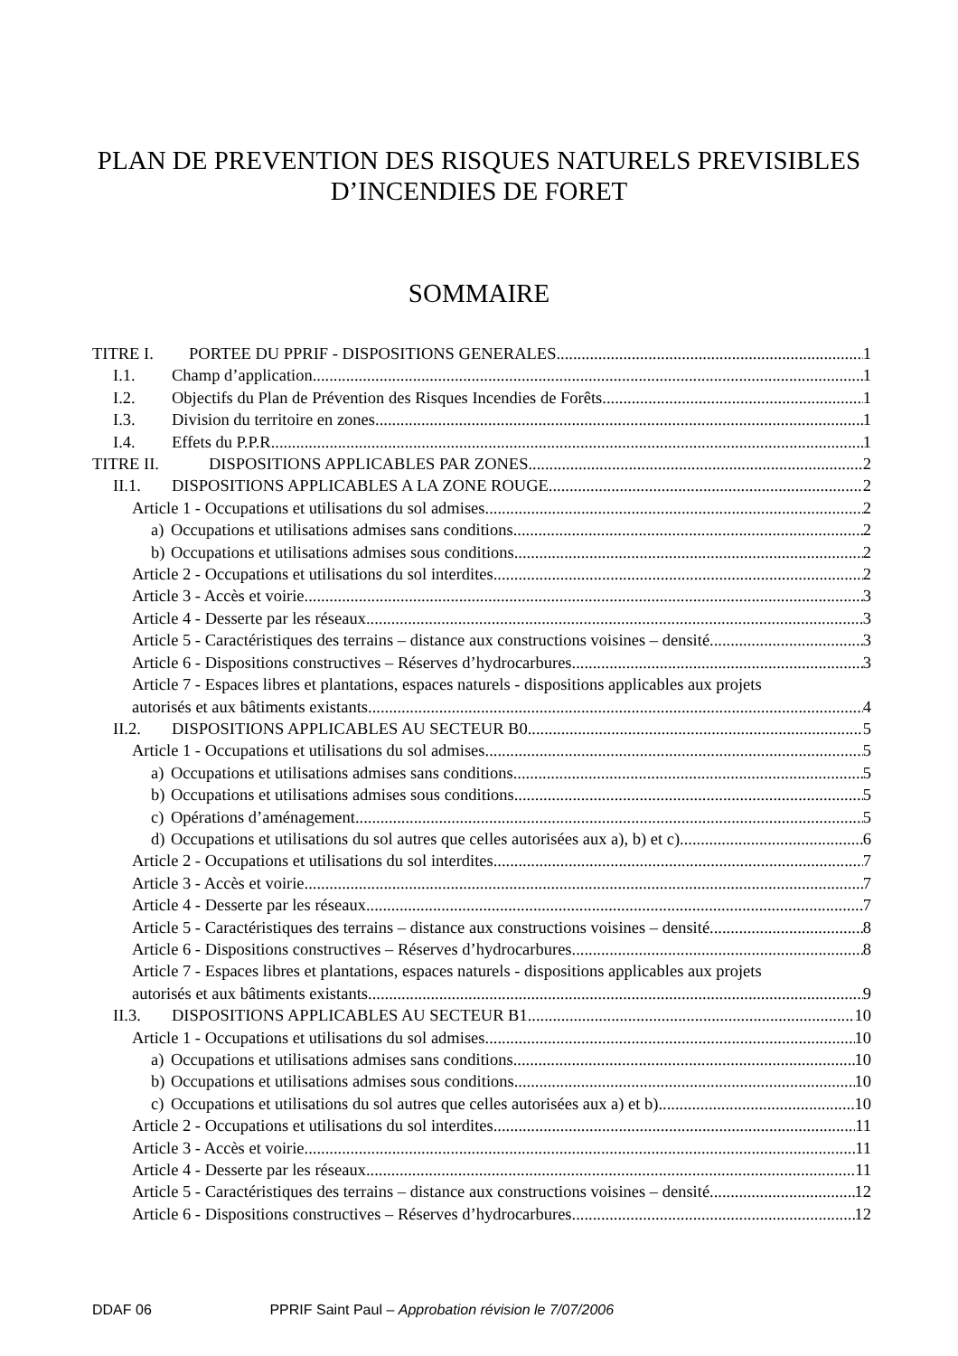PLAN DE PREVENTION DES RISQUES NATURELS PREVISIBLES
D’INCENDIES DE FORET
SOMMAIRE
TITRE I. PORTEE DU PPRIF - DISPOSITIONS GENERALES 1
I.1. Champ d’application 1
I.2. Objectifs du Plan de Prévention des Risques Incendies de Forêts 1
I.3. Division du territoire en zones 1
I.4. Effets du P.P.R. 1
TITRE II. DISPOSITIONS APPLICABLES PAR ZONES 2
II.1. DISPOSITIONS APPLICABLES A LA ZONE ROUGE 2
Article 1 - Occupations et utilisations du sol admises 2
a) Occupations et utilisations admises sans conditions 2
b) Occupations et utilisations admises sous conditions 2
Article 2 - Occupations et utilisations du sol interdites 2
Article 3 - Accès et voirie 3
Article 4 - Desserte par les réseaux 3
Article 5 - Caractéristiques des terrains – distance aux constructions voisines – densité 3
Article 6 - Dispositions constructives – Réserves d’hydrocarbures 3
Article 7 - Espaces libres et plantations, espaces naturels - dispositions applicables aux projets
autorisés et aux bâtiments existants 4
II.2. DISPOSITIONS APPLICABLES AU SECTEUR B0 5
Article 1 - Occupations et utilisations du sol admises 5
a) Occupations et utilisations admises sans conditions 5
b) Occupations et utilisations admises sous conditions 5
c) Opérations d’aménagement 5
d) Occupations et utilisations du sol autres que celles autorisées aux a), b) et c) 6
Article 2 - Occupations et utilisations du sol interdites 7
Article 3 - Accès et voirie 7
Article 4 - Desserte par les réseaux 7
Article 5 - Caractéristiques des terrains – distance aux constructions voisines – densité 8
Article 6 - Dispositions constructives – Réserves d’hydrocarbures 8
Article 7 - Espaces libres et plantations, espaces naturels - dispositions applicables aux projets
autorisés et aux bâtiments existants 9
II.3. DISPOSITIONS APPLICABLES AU SECTEUR B1 10
Article 1 - Occupations et utilisations du sol admises 10
a) Occupations et utilisations admises sans conditions 10
b) Occupations et utilisations admises sous conditions 10
c) Occupations et utilisations du sol autres que celles autorisées aux a) et b) 10
Article 2 - Occupations et utilisations du sol interdites 11
Article 3 - Accès et voirie 11
Article 4 - Desserte par les réseaux 11
Article 5 - Caractéristiques des terrains – distance aux constructions voisines – densité 12
Article 6 - Dispositions constructives – Réserves d’hydrocarbures 12
DDAF 06 PPRIF Saint Paul – Approbation révision le 7/07/2006